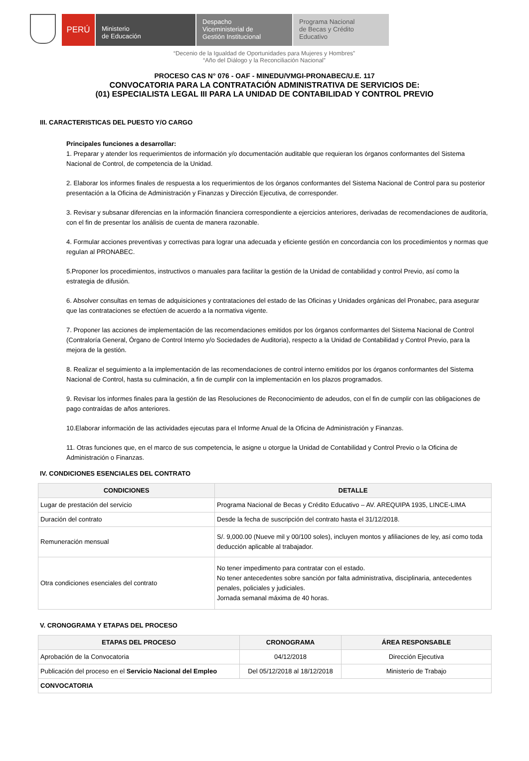PERÚ
Ministerio
de Educación
Despacho
Viceministerial de
Gestión Institucional
Programa Nacional
de Becas y Crédito
Educativo
“Decenio de la Igualdad de Oportunidades para Mujeres y Hombres”
“Año del Diálogo y la Reconciliación Nacional”
PROCESO CAS N° 076 - OAF - MINEDU/VMGI-PRONABEC/U.E. 117
CONVOCATORIA PARA LA CONTRATACIÓN ADMINISTRATIVA DE SERVICIOS DE:
(01) ESPECIALISTA LEGAL III PARA LA UNIDAD DE CONTABILIDAD Y CONTROL PREVIO
III. CARACTERISTICAS DEL PUESTO Y/O CARGO
Principales funciones a desarrollar:
1. Preparar y atender los requerimientos de información y/o documentación auditable que requieran los órganos conformantes del Sistema Nacional de Control, de competencia de la Unidad.
2. Elaborar los informes finales de respuesta a los requerimientos de los órganos conformantes del Sistema Nacional de Control para su posterior presentación a la Oficina de Administración y Finanzas y Dirección Ejecutiva, de corresponder.
3. Revisar y subsanar diferencias en la información financiera correspondiente a ejercicios anteriores, derivadas de recomendaciones de auditoría, con el fin de presentar los análisis de cuenta de manera razonable.
4. Formular acciones preventivas y correctivas para lograr una adecuada y eficiente gestión en concordancia con los procedimientos y normas que regulan al PRONABEC.
5.Proponer los procedimientos, instructivos o manuales para facilitar la gestión de la Unidad de contabilidad y control Previo, así como la estrategia de difusión.
6. Absolver consultas en temas de adquisiciones y contrataciones del estado de las Oficinas y Unidades orgánicas del Pronabec, para asegurar que las contrataciones se efectúen de acuerdo a la normativa vigente.
7. Proponer las acciones de implementación de las recomendaciones emitidos por los órganos conformantes del Sistema Nacional de Control (Contraloría General, Órgano de Control Interno y/o Sociedades de Auditoria), respecto a la Unidad de Contabilidad y Control Previo, para la mejora de la gestión.
8. Realizar el seguimiento a la implementación de las recomendaciones de control interno emitidos por los órganos conformantes del Sistema Nacional de Control, hasta su culminación, a fin de cumplir con la implementación en los plazos programados.
9. Revisar los informes finales para la gestión de las Resoluciones de Reconocimiento de adeudos, con el fin de cumplir con las obligaciones de pago contraídas de años anteriores.
10.Elaborar información de las actividades ejecutas para el Informe Anual de la Oficina de Administración y Finanzas.
11. Otras funciones que, en el marco de sus competencia, le asigne u otorgue la Unidad de Contabilidad y Control Previo o la Oficina de Administración o Finanzas.
IV. CONDICIONES ESENCIALES DEL CONTRATO
| CONDICIONES | DETALLE |
| --- | --- |
| Lugar de prestación del servicio | Programa Nacional de Becas y Crédito Educativo – AV. AREQUIPA 1935, LINCE-LIMA |
| Duración del contrato | Desde la fecha de suscripción del contrato hasta el 31/12/2018. |
| Remuneración mensual | S/. 9,000.00 (Nueve mil y 00/100 soles), incluyen montos y afiliaciones de ley, así como toda deducción aplicable al trabajador. |
| Otra condiciones esenciales del contrato | No tener impedimento para contratar con el estado. No tener antecedentes sobre sanción por falta administrativa, disciplinaria, antecedentes penales, policiales y judiciales. Jornada semanal máxima de 40 horas. |
V. CRONOGRAMA Y ETAPAS DEL PROCESO
| ETAPAS DEL PROCESO | CRONOGRAMA | ÁREA RESPONSABLE |
| --- | --- | --- |
| Aprobación de la Convocatoria | 04/12/2018 | Dirección Ejecutiva |
| Publicación del proceso en el Servicio Nacional del Empleo | Del 05/12/2018 al 18/12/2018 | Ministerio de Trabajo |
| CONVOCATORIA | | |